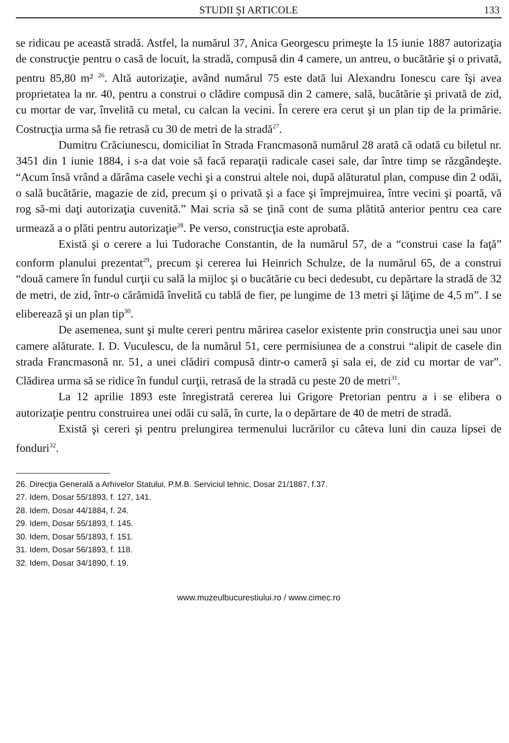STUDII ŞI ARTICOLE 133
se ridicau pe această stradă. Astfel, la numărul 37, Anica Georgescu primeşte la 15 iunie 1887 autorizaţia de construcţie pentru o casă de locuit, la stradă, compusă din 4 camere, un antreu, o bucătărie şi o privată, pentru 85,80 m² <sup>26</sup>. Altă autorizaţie, având numărul 75 este dată lui Alexandru Ionescu care îşi avea proprietatea la nr. 40, pentru a construi o clădire compusă din 2 camere, sală, bucătărie şi privată de zid, cu mortar de var, învelită cu metal, cu calcan la vecini. În cerere era cerut şi un plan tip de la primărie. Costrucţia urma să fie retrasă cu 30 de metri de la stradă<sup>27</sup>.
Dumitru Crăciunescu, domiciliat în Strada Francmasonă numărul 28 arată că odată cu biletul nr. 3451 din 1 iunie 1884, i s-a dat voie să facă reparaţii radicale casei sale, dar între timp se răzgândeşte. “Acum însă vrând a dărâma casele vechi şi a construi altele noi, după alăturatul plan, compuse din 2 odăi, o sală bucătărie, magazie de zid, precum şi o privată şi a face şi împrejmuirea, între vecini şi poartă, vă rog să-mi daţi autorizaţia cuvenită.” Mai scria să se ţină cont de suma plătită anterior pentru cea care urmează a o plăti pentru autorizaţie<sup>28</sup>. Pe verso, construcţia este aprobată.
Există şi o cerere a lui Tudorache Constantin, de la numărul 57, de a “construi case la faţă” conform planului prezentat<sup>29</sup>, precum şi cererea lui Heinrich Schulze, de la numărul 65, de a construi “două camere în fundul curţii cu sală la mijloc şi o bucătărie cu beci dedesubt, cu depărtare la stradă de 32 de metri, de zid, într-o cărămidă învelită cu tablă de fier, pe lungime de 13 metri şi lăţime de 4,5 m”. I se eliberează şi un plan tip<sup>30</sup>.
De asemenea, sunt şi multe cereri pentru mărirea caselor existente prin construcţia unei sau unor camere alăturate. I. D. Vuculescu, de la numărul 51, cere permisiunea de a construi “alipit de casele din strada Francmasonă nr. 51, a unei clădiri compusă dintr-o cameră şi sala ei, de zid cu mortar de var”. Clădirea urma să se ridice în fundul curţii, retrasă de la stradă cu peste 20 de metri<sup>31</sup>.
La 12 aprilie 1893 este înregistrată cererea lui Grigore Pretorian pentru a i se elibera o autorizaţie pentru construirea unei odăi cu sală, în curte, la o depărtare de 40 de metri de stradă.
Există şi cereri şi pentru prelungirea termenului lucrărilor cu câteva luni din cauza lipsei de fonduri<sup>32</sup>.
26. Direcţia Generală a Arhivelor Statului, P.M.B. Serviciul tehnic, Dosar 21/1887, f.37.
27. Idem, Dosar 55/1893, f. 127, 141.
28. Idem, Dosar 44/1884, f. 24.
29. Idem, Dosar 55/1893, f. 145.
30. Idem, Dosar 55/1893, f. 151.
31. Idem, Dosar 56/1893, f. 118.
32. Idem, Dosar 34/1890, f. 19.
www.muzeulbucurestiului.ro / www.cimec.ro